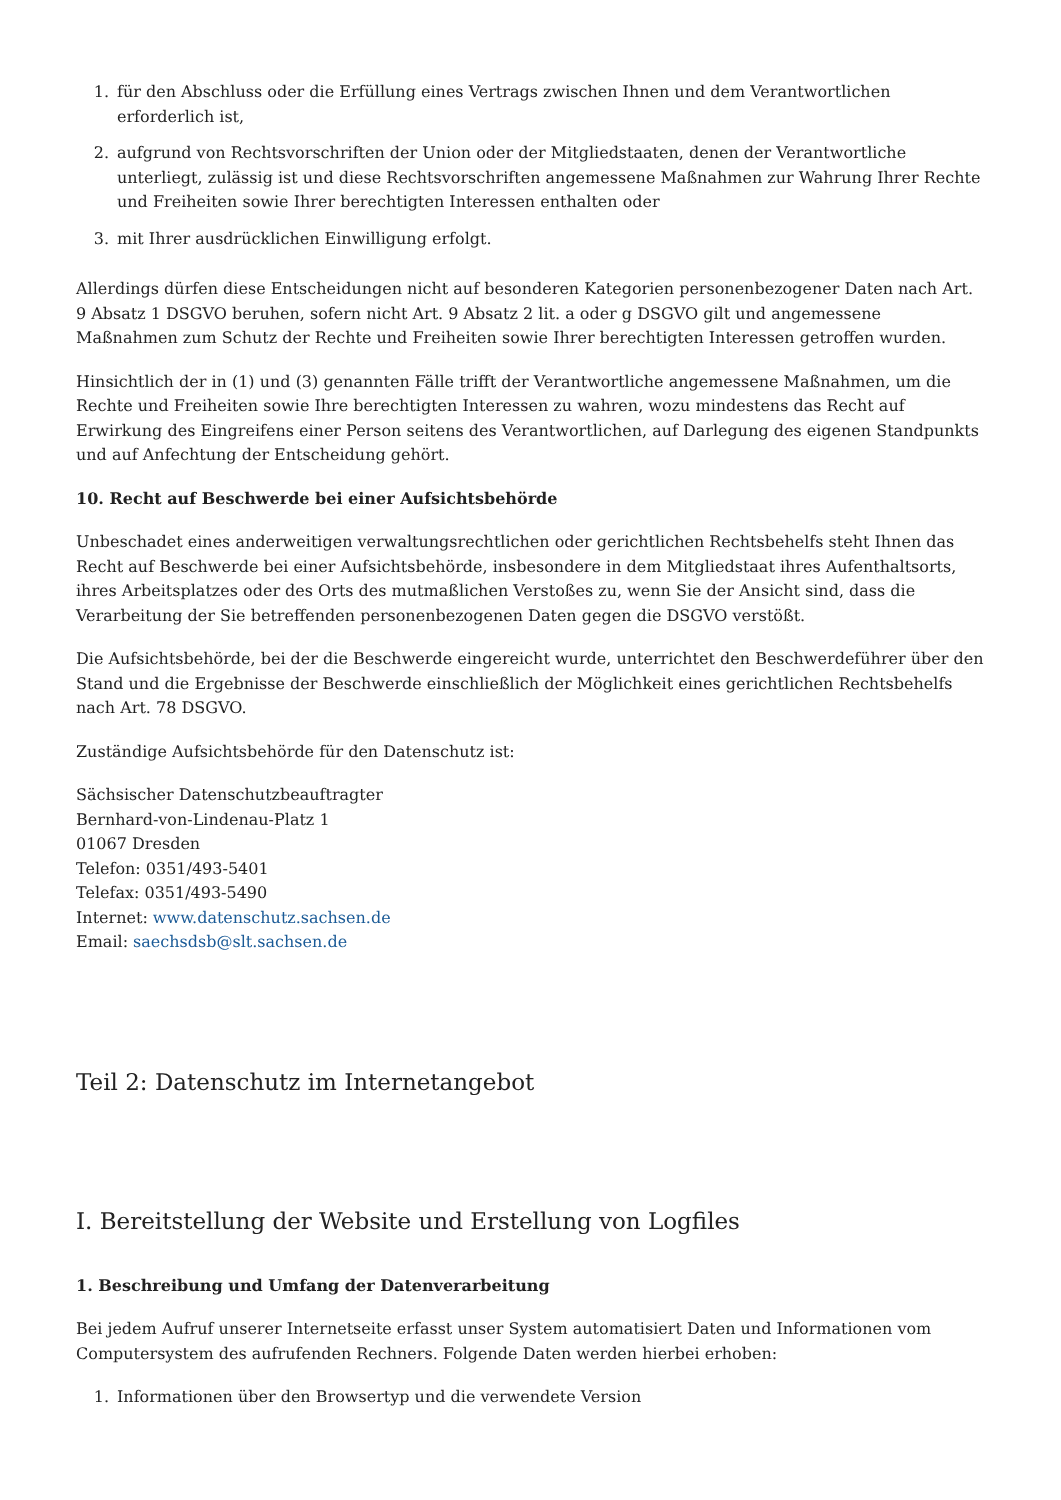1. für den Abschluss oder die Erfüllung eines Vertrags zwischen Ihnen und dem Verantwortlichen erforderlich ist,
2. aufgrund von Rechtsvorschriften der Union oder der Mitgliedstaaten, denen der Verantwortliche unterliegt, zulässig ist und diese Rechtsvorschriften angemessene Maßnahmen zur Wahrung Ihrer Rechte und Freiheiten sowie Ihrer berechtigten Interessen enthalten oder
3. mit Ihrer ausdrücklichen Einwilligung erfolgt.
Allerdings dürfen diese Entscheidungen nicht auf besonderen Kategorien personenbezogener Daten nach Art. 9 Absatz 1 DSGVO beruhen, sofern nicht Art. 9 Absatz 2 lit. a oder g DSGVO gilt und angemessene Maßnahmen zum Schutz der Rechte und Freiheiten sowie Ihrer berechtigten Interessen getroffen wurden.
Hinsichtlich der in (1) und (3) genannten Fälle trifft der Verantwortliche angemessene Maßnahmen, um die Rechte und Freiheiten sowie Ihre berechtigten Interessen zu wahren, wozu mindestens das Recht auf Erwirkung des Eingreifens einer Person seitens des Verantwortlichen, auf Darlegung des eigenen Standpunkts und auf Anfechtung der Entscheidung gehört.
10. Recht auf Beschwerde bei einer Aufsichtsbehörde
Unbeschadet eines anderweitigen verwaltungsrechtlichen oder gerichtlichen Rechtsbehelfs steht Ihnen das Recht auf Beschwerde bei einer Aufsichtsbehörde, insbesondere in dem Mitgliedstaat ihres Aufenthaltsorts, ihres Arbeitsplatzes oder des Orts des mutmaßlichen Verstoßes zu, wenn Sie der Ansicht sind, dass die Verarbeitung der Sie betreffenden personenbezogenen Daten gegen die DSGVO verstößt.
Die Aufsichtsbehörde, bei der die Beschwerde eingereicht wurde, unterrichtet den Beschwerdeführer über den Stand und die Ergebnisse der Beschwerde einschließlich der Möglichkeit eines gerichtlichen Rechtsbehelfs nach Art. 78 DSGVO.
Zuständige Aufsichtsbehörde für den Datenschutz ist:
Sächsischer Datenschutzbeauftragter
Bernhard-von-Lindenau-Platz 1
01067 Dresden
Telefon: 0351/493-5401
Telefax: 0351/493-5490
Internet: www.datenschutz.sachsen.de
Email: saechsdsb@slt.sachsen.de
Teil 2: Datenschutz im Internetangebot
I. Bereitstellung der Website und Erstellung von Logfiles
1. Beschreibung und Umfang der Datenverarbeitung
Bei jedem Aufruf unserer Internetseite erfasst unser System automatisiert Daten und Informationen vom Computersystem des aufrufenden Rechners. Folgende Daten werden hierbei erhoben:
1. Informationen über den Browsertyp und die verwendete Version